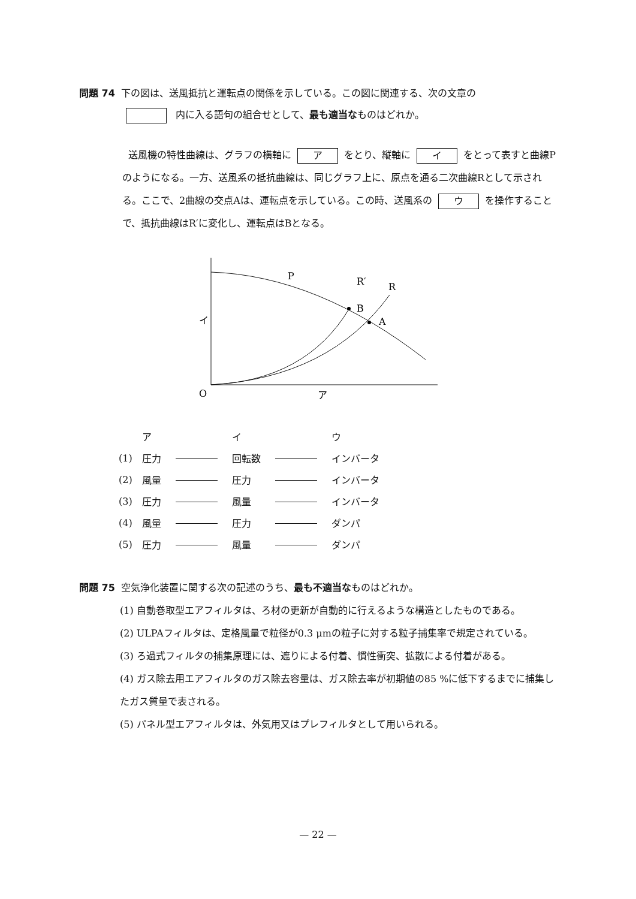問題 74 下の図は、送風抵抗と運転点の関係を示している。この図に関連する、次の文章の
内に入る語句の組合せとして、最も適当なものはどれか。
送風機の特性曲線は、グラフの横軸に ア をとり、縦軸に イ をとって表すと曲線Pのようになる。一方、送風系の抵抗曲線は、同じグラフ上に、原点を通る二次曲線Rとして示される。ここで、2曲線の交点Aは、運転点を示している。この時、送風系の ウ を操作することで、抵抗曲線はR′に変化し、運転点はBとなる。
P
R′
R
B
A
イ
O
ア
| | ア | | イ | | ウ |
| (1) | 圧力 | | 回転数 | | インバータ |
| (2) | 風量 | | 圧力 | | インバータ |
| (3) | 圧力 | | 風量 | | インバータ |
| (4) | 風量 | | 圧力 | | ダンパ |
| (5) | 圧力 | | 風量 | | ダンパ |
問題 75 空気浄化装置に関する次の記述のうち、最も不適当なものはどれか。
(1) 自動巻取型エアフィルタは、ろ材の更新が自動的に行えるような構造としたものである。
(2) ULPAフィルタは、定格風量で粒径が0.3 μmの粒子に対する粒子捕集率で規定されている。
(3) ろ過式フィルタの捕集原理には、遮りによる付着、慣性衝突、拡散による付着がある。
(4) ガス除去用エアフィルタのガス除去容量は、ガス除去率が初期値の85 %に低下するまでに捕集したガス質量で表される。
(5) パネル型エアフィルタは、外気用又はプレフィルタとして用いられる。
— 22 —